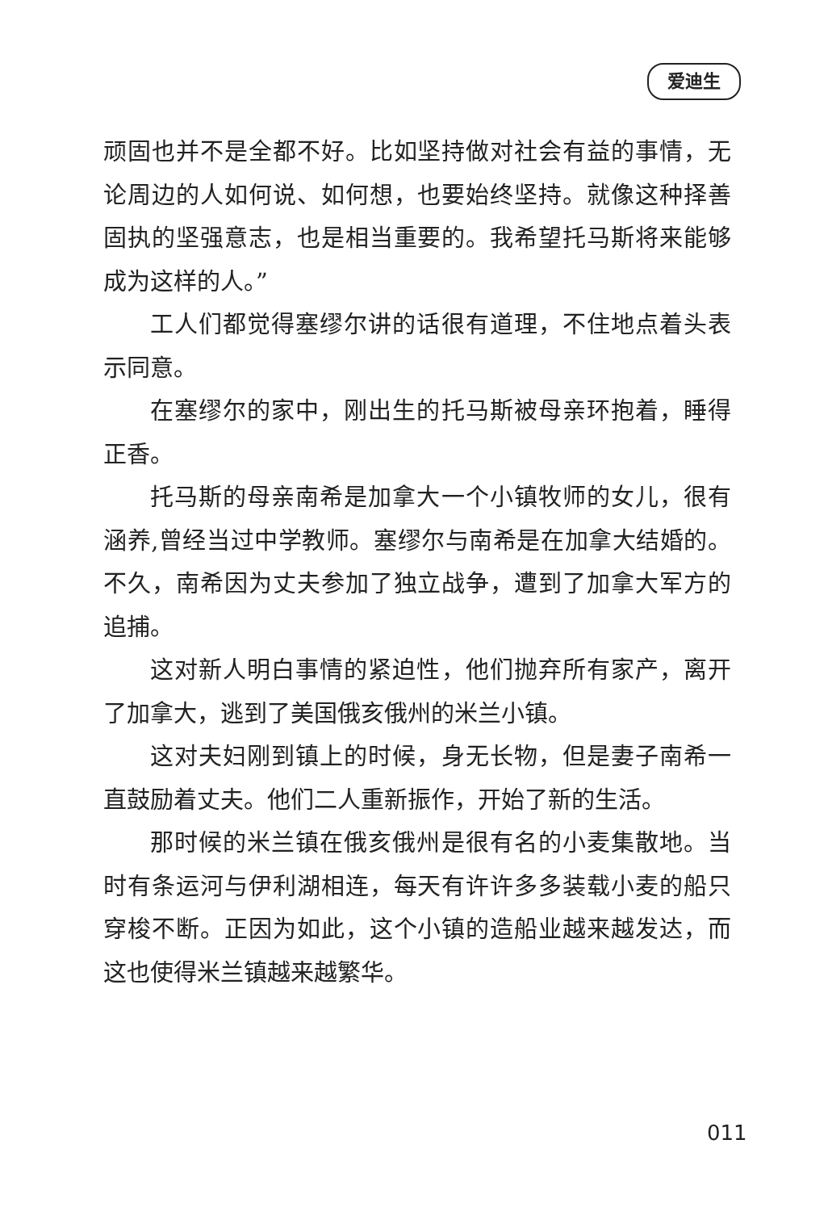爱迪生
顽固也并不是全都不好。比如坚持做对社会有益的事情，无论周边的人如何说、如何想，也要始终坚持。就像这种择善固执的坚强意志，也是相当重要的。我希望托马斯将来能够成为这样的人。”
工人们都觉得塞缪尔讲的话很有道理，不住地点着头表示同意。
在塞缪尔的家中，刚出生的托马斯被母亲环抱着，睡得正香。
托马斯的母亲南希是加拿大一个小镇牧师的女儿，很有涵养,曾经当过中学教师。塞缪尔与南希是在加拿大结婚的。不久，南希因为丈夫参加了独立战争，遭到了加拿大军方的追捕。
这对新人明白事情的紧迫性，他们抛弃所有家产，离开了加拿大，逃到了美国俄亥俄州的米兰小镇。
这对夫妇刚到镇上的时候，身无长物，但是妻子南希一直鼓励着丈夫。他们二人重新振作，开始了新的生活。
那时候的米兰镇在俄亥俄州是很有名的小麦集散地。当时有条运河与伊利湖相连，每天有许许多多装载小麦的船只穿梭不断。正因为如此，这个小镇的造船业越来越发达，而这也使得米兰镇越来越繁华。
011